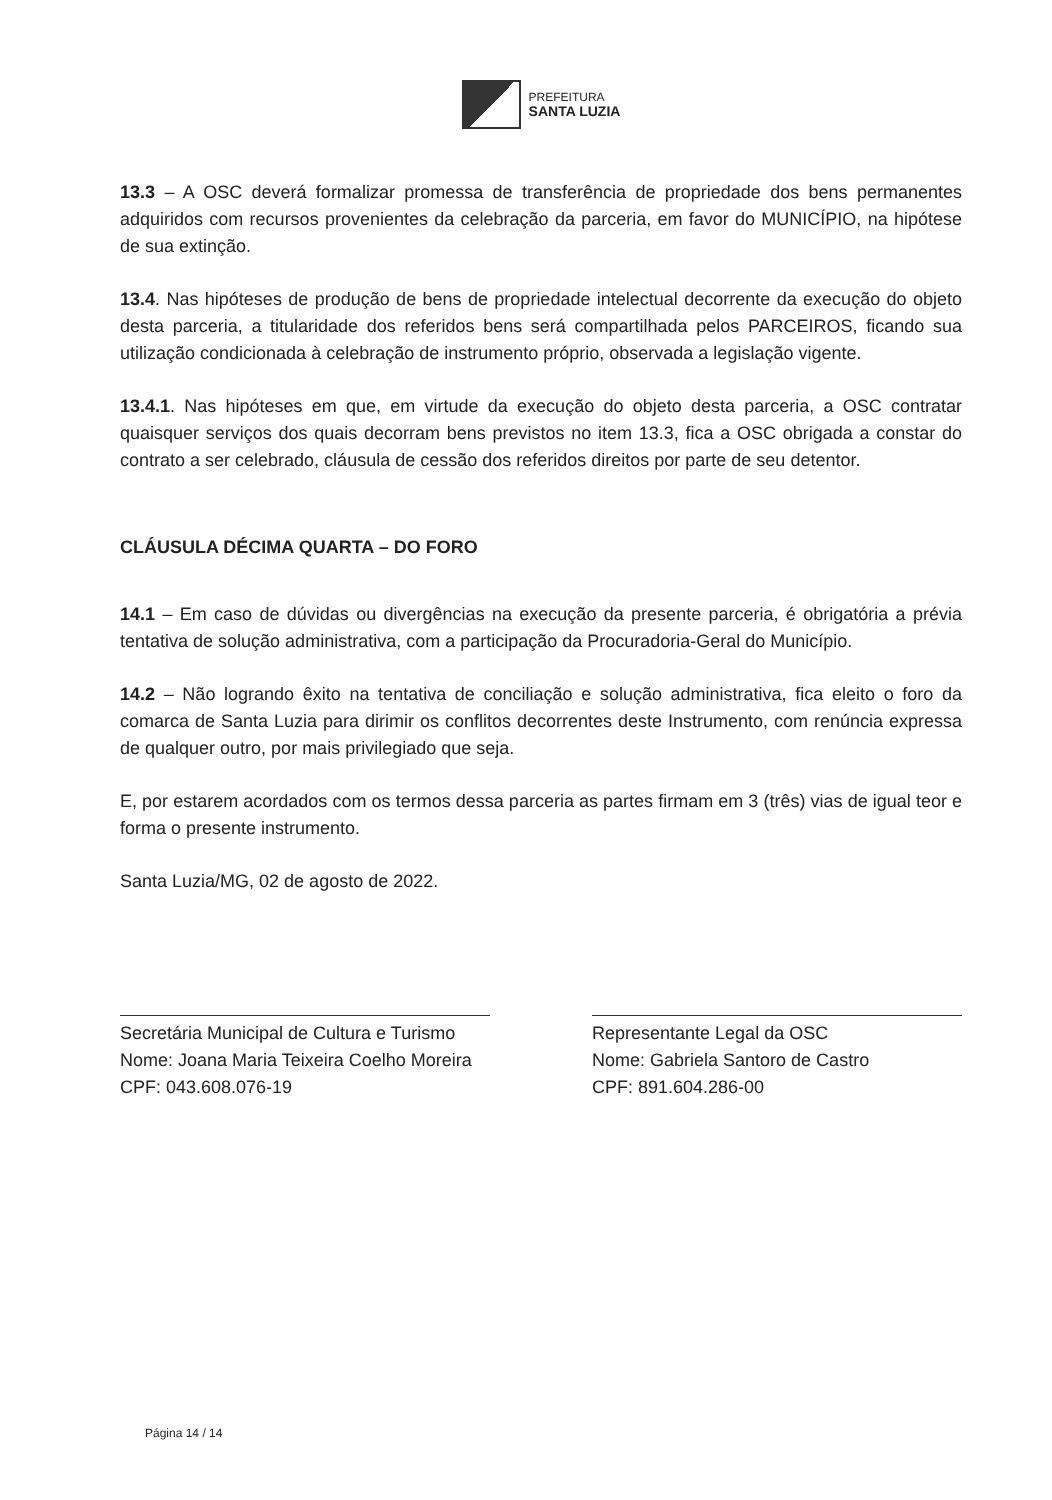PREFEITURA
SANTA LUZIA
13.3 – A OSC deverá formalizar promessa de transferência de propriedade dos bens permanentes adquiridos com recursos provenientes da celebração da parceria, em favor do MUNICÍPIO, na hipótese de sua extinção.
13.4. Nas hipóteses de produção de bens de propriedade intelectual decorrente da execução do objeto desta parceria, a titularidade dos referidos bens será compartilhada pelos PARCEIROS, ficando sua utilização condicionada à celebração de instrumento próprio, observada a legislação vigente.
13.4.1. Nas hipóteses em que, em virtude da execução do objeto desta parceria, a OSC contratar quaisquer serviços dos quais decorram bens previstos no item 13.3, fica a OSC obrigada a constar do contrato a ser celebrado, cláusula de cessão dos referidos direitos por parte de seu detentor.
CLÁUSULA DÉCIMA QUARTA – DO FORO
14.1 – Em caso de dúvidas ou divergências na execução da presente parceria, é obrigatória a prévia tentativa de solução administrativa, com a participação da Procuradoria-Geral do Município.
14.2 – Não logrando êxito na tentativa de conciliação e solução administrativa, fica eleito o foro da comarca de Santa Luzia para dirimir os conflitos decorrentes deste Instrumento, com renúncia expressa de qualquer outro, por mais privilegiado que seja.
E, por estarem acordados com os termos dessa parceria as partes firmam em 3 (três) vias de igual teor e forma o presente instrumento.
Santa Luzia/MG, 02 de agosto de 2022.
Secretária Municipal de Cultura e Turismo
Nome: Joana Maria Teixeira Coelho Moreira
CPF: 043.608.076-19
Representante Legal da OSC
Nome: Gabriela Santoro de Castro
CPF: 891.604.286-00
Página 14 / 14